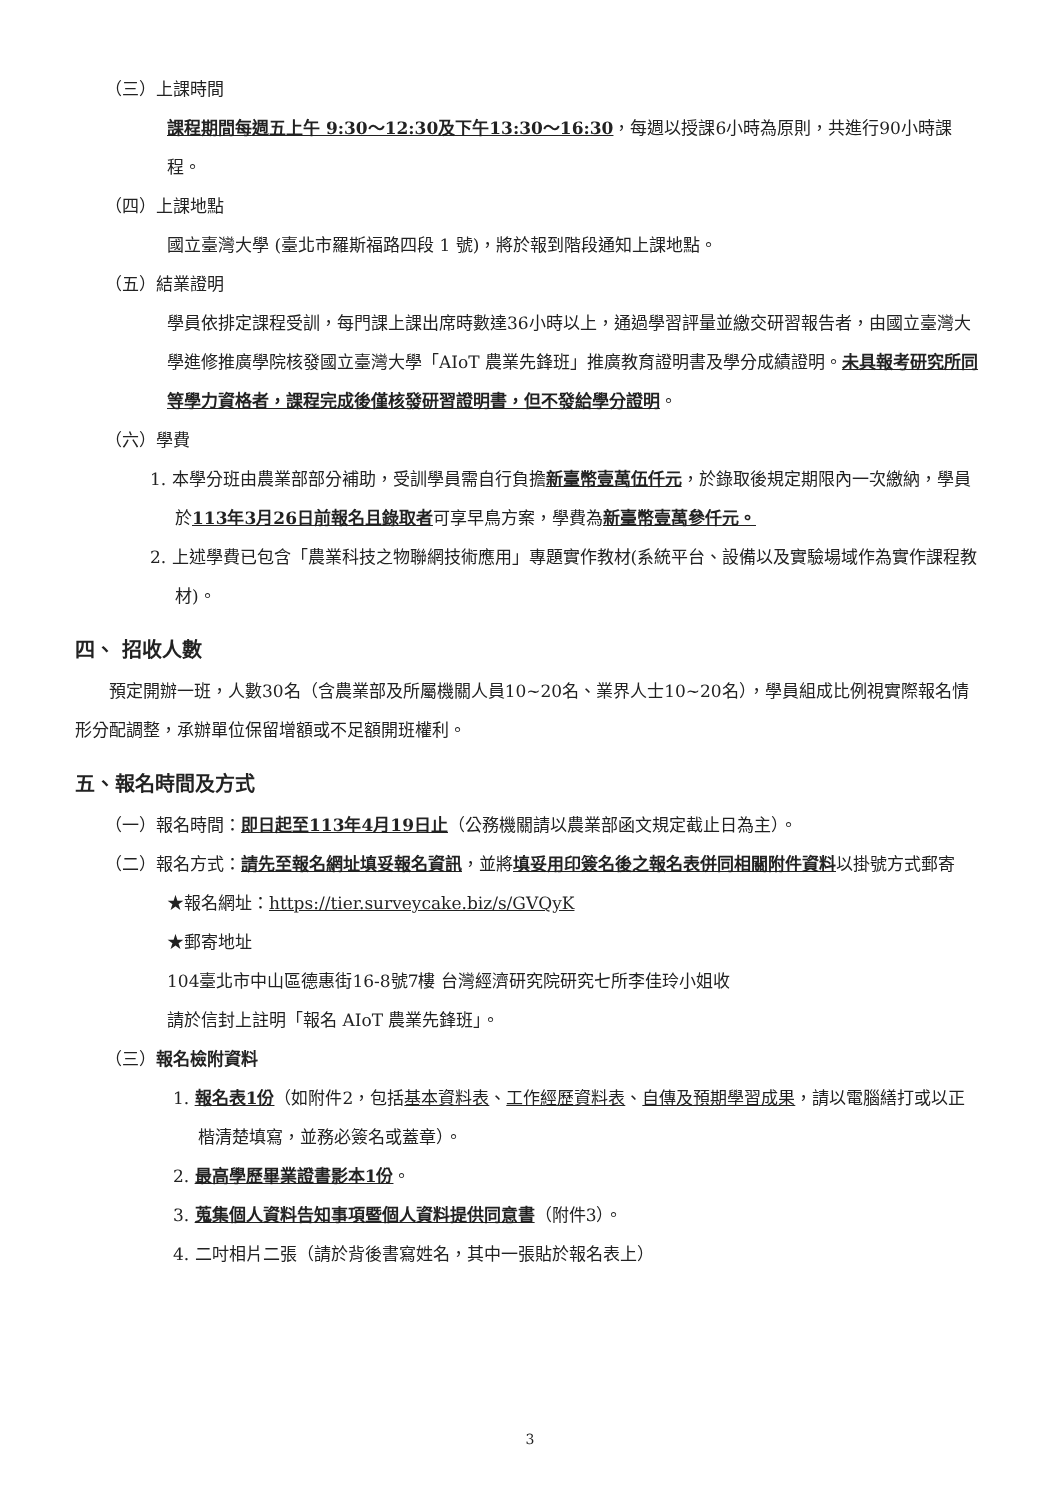（三）上課時間
課程期間每週五上午 9:30～12:30及下午13:30～16:30，每週以授課6小時為原則，共進行90小時課程。
（四）上課地點
國立臺灣大學 (臺北市羅斯福路四段 1 號)，將於報到階段通知上課地點。
（五）結業證明
學員依排定課程受訓，每門課上課出席時數達36小時以上，通過學習評量並繳交研習報告者，由國立臺灣大學進修推廣學院核發國立臺灣大學「AIoT 農業先鋒班」推廣教育證明書及學分成績證明。未具報考研究所同等學力資格者，課程完成後僅核發研習證明書，但不發給學分證明。
（六）學費
1. 本學分班由農業部部分補助，受訓學員需自行負擔新臺幣壹萬伍仟元，於錄取後規定期限內一次繳納，學員於113年3月26日前報名且錄取者可享早鳥方案，學費為新臺幣壹萬參仟元。
2. 上述學費已包含「農業科技之物聯網技術應用」專題實作教材(系統平台、設備以及實驗場域作為實作課程教材)。
四、 招收人數
預定開辦一班，人數30名（含農業部及所屬機關人員10~20名、業界人士10~20名），學員組成比例視實際報名情形分配調整，承辦單位保留增額或不足額開班權利。
五、報名時間及方式
（一）報名時間：即日起至113年4月19日止（公務機關請以農業部函文規定截止日為主）。
（二）報名方式：請先至報名網址填妥報名資訊，並將填妥用印簽名後之報名表併同相關附件資料以掛號方式郵寄
★報名網址：https://tier.surveycake.biz/s/GVQyK
★郵寄地址
104臺北市中山區德惠街16-8號7樓 台灣經濟研究院研究七所李佳玲小姐收
請於信封上註明「報名 AIoT 農業先鋒班」。
（三）報名檢附資料
1. 報名表1份（如附件2，包括基本資料表、工作經歷資料表、自傳及預期學習成果，請以電腦繕打或以正楷清楚填寫，並務必簽名或蓋章）。
2. 最高學歷畢業證書影本1份。
3. 蒐集個人資料告知事項暨個人資料提供同意書（附件3）。
4. 二吋相片二張（請於背後書寫姓名，其中一張貼於報名表上）
3